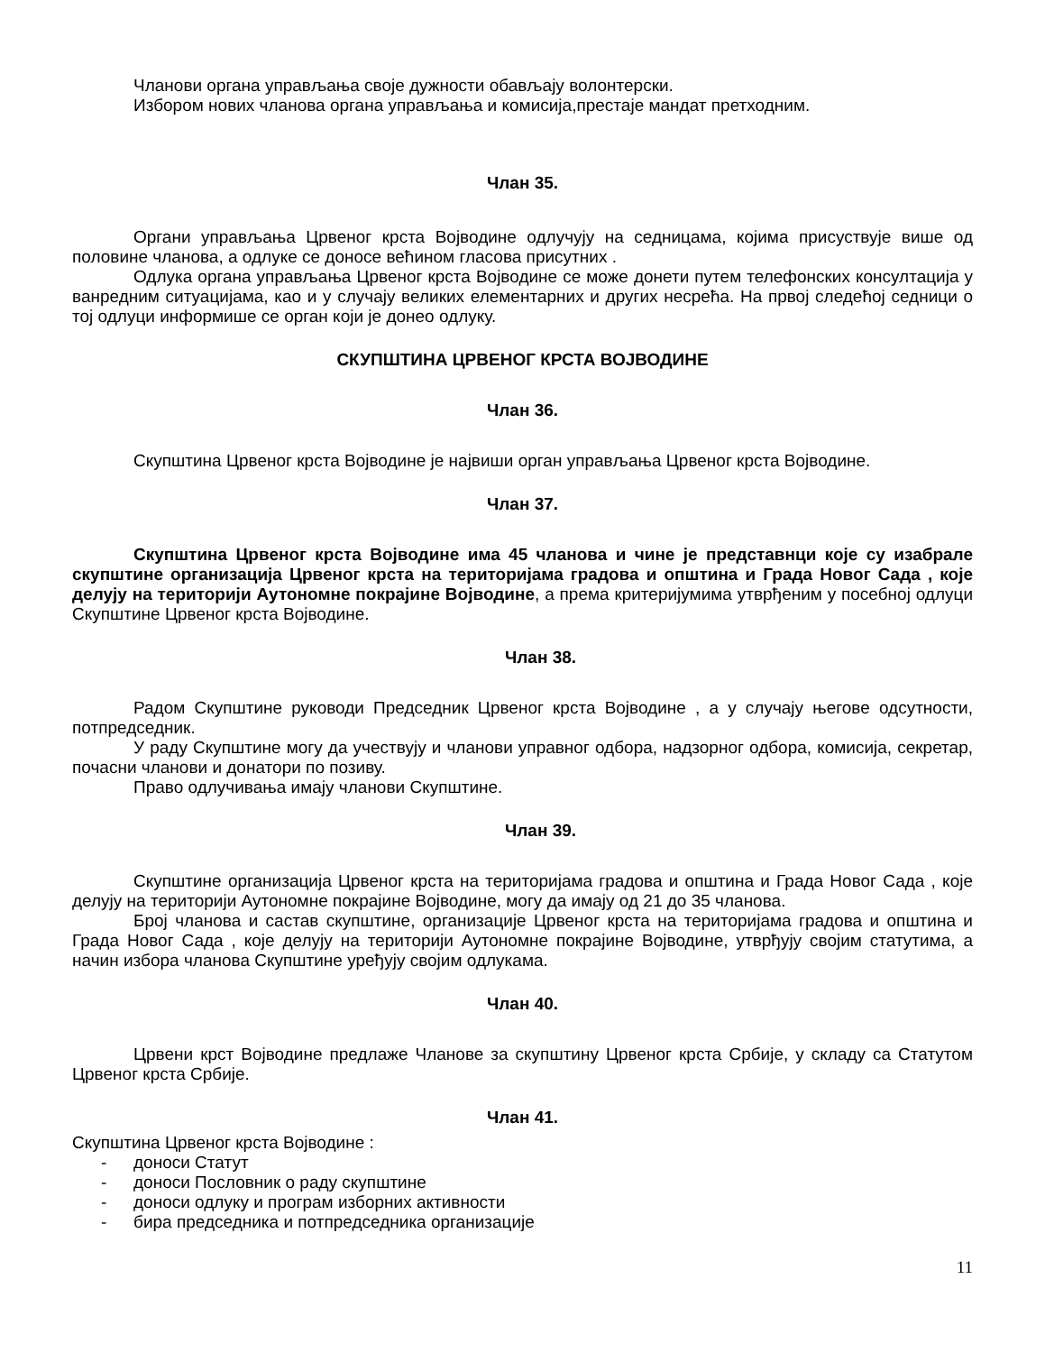Чланови органа управљања своје дужности обављају волонтерски.
Избором нових чланова органа управљања и комисија,престаје мандат претходним.
Члан 35.
Органи управљања Црвеног крста Војводине одлучују на седницама, којима присуствује више од половине чланова, а одлуке се доносе већином гласова присутних .
Одлука органа управљања Црвеног крста Војводине се може донети путем телефонских консултација у ванредним ситуацијама, као и у случају великих елементарних и других несрећа. На првој следећој седници о тој одлуци информише се орган који је донео одлуку.
СКУПШТИНА ЦРВЕНОГ КРСТА ВОЈВОДИНЕ
Члан 36.
Скупштина Црвеног крста Војводине је највиши орган управљања Црвеног крста Војводине.
Члан 37.
Скупштина Црвеног крста Војводине има 45 чланова и чине је представнци које су изабрале скупштине организација Црвеног крста на територијама градова и општина и Града Новог Сада , које делују на територији Аутономне покрајине Војводине, а према критеријумима утврђеним у посебној одлуци Скупштине Црвеног крста Војводине.
Члан 38.
Радом Скупштине руководи Председник Црвеног крста Војводине , а у случају његове одсутности, потпредседник.
У раду Скупштине могу да учествују и чланови управног одбора, надзорног одбора, комисија, секретар, почасни чланови и донатори по позиву.
Право одлучивања имају чланови Скупштине.
Члан 39.
Скупштине организација Црвеног крста на територијама градова и општина и Града Новог Сада , које делују на територији Аутономне покрајине Војводине, могу да имају од 21 до 35 чланова.
Број чланова и састав скупштине, организације Црвеног крста на територијама градова и општина и Града Новог Сада , које делују на територији Аутономне покрајине Војводине, утврђују својим статутима, а начин избора чланова Скупштине уређују својим одлукама.
Члан 40.
Црвени крст Војводине предлаже Чланове за скупштину Црвеног крста Србије, у складу са Статутом Црвеног крста Србије.
Члан 41.
Скупштина Црвеног крста Војводине :
- доноси Статут
- доноси Пословник о раду скупштине
- доноси одлуку и програм изборних активности
- бира председника и потпредседника организације
11